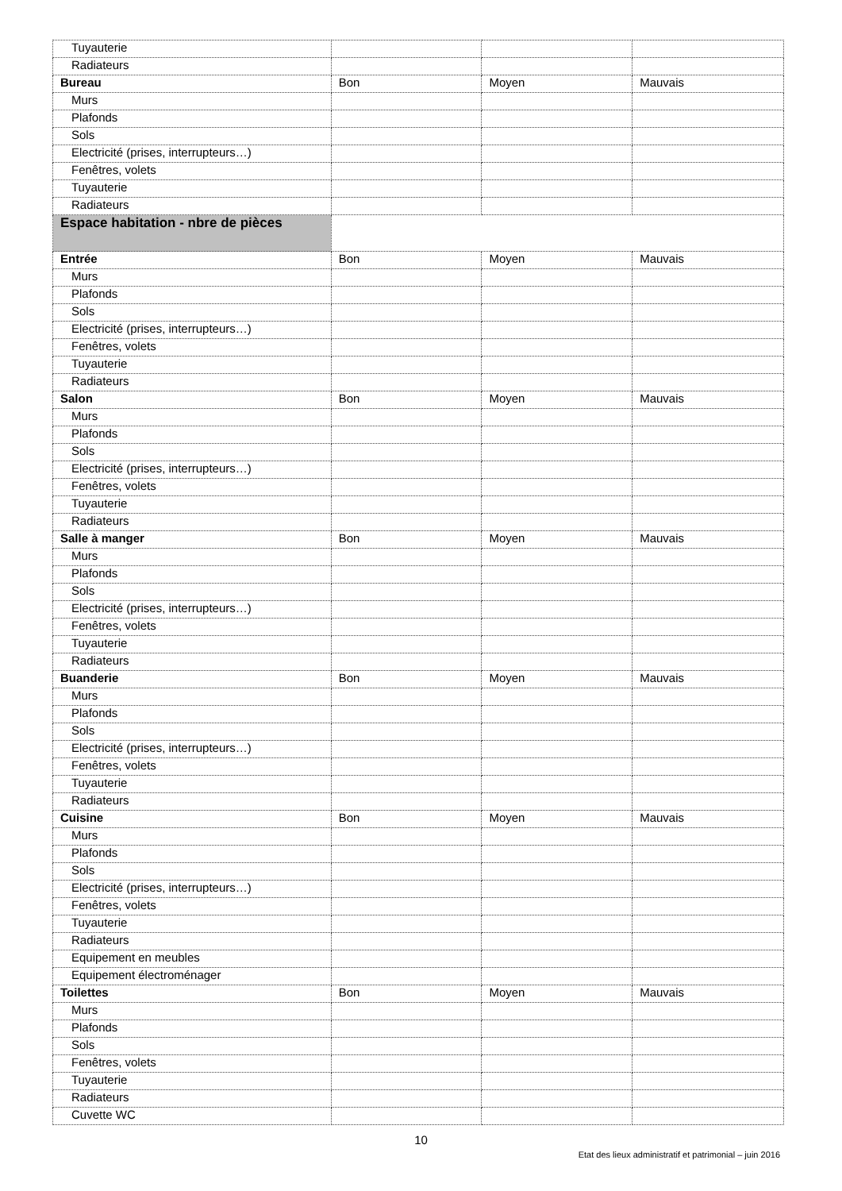| Tuyauterie | | | |
| Radiateurs | | | |
| Bureau | Bon | Moyen | Mauvais |
| Murs | | | |
| Plafonds | | | |
| Sols | | | |
| Electricité (prises, interrupteurs…) | | | |
| Fenêtres, volets | | | |
| Tuyauterie | | | |
| Radiateurs | | | |
| Espace habitation - nbre de pièces | | | |
| Entrée | Bon | Moyen | Mauvais |
| Murs | | | |
| Plafonds | | | |
| Sols | | | |
| Electricité (prises, interrupteurs…) | | | |
| Fenêtres, volets | | | |
| Tuyauterie | | | |
| Radiateurs | | | |
| Salon | Bon | Moyen | Mauvais |
| Murs | | | |
| Plafonds | | | |
| Sols | | | |
| Electricité (prises, interrupteurs…) | | | |
| Fenêtres, volets | | | |
| Tuyauterie | | | |
| Radiateurs | | | |
| Salle à manger | Bon | Moyen | Mauvais |
| Murs | | | |
| Plafonds | | | |
| Sols | | | |
| Electricité (prises, interrupteurs…) | | | |
| Fenêtres, volets | | | |
| Tuyauterie | | | |
| Radiateurs | | | |
| Buanderie | Bon | Moyen | Mauvais |
| Murs | | | |
| Plafonds | | | |
| Sols | | | |
| Electricité (prises, interrupteurs…) | | | |
| Fenêtres, volets | | | |
| Tuyauterie | | | |
| Radiateurs | | | |
| Cuisine | Bon | Moyen | Mauvais |
| Murs | | | |
| Plafonds | | | |
| Sols | | | |
| Electricité (prises, interrupteurs…) | | | |
| Fenêtres, volets | | | |
| Tuyauterie | | | |
| Radiateurs | | | |
| Equipement en meubles | | | |
| Equipement électroménager | | | |
| Toilettes | Bon | Moyen | Mauvais |
| Murs | | | |
| Plafonds | | | |
| Sols | | | |
| Fenêtres, volets | | | |
| Tuyauterie | | | |
| Radiateurs | | | |
| Cuvette WC | | | |
10
Etat des lieux administratif et patrimonial – juin 2016